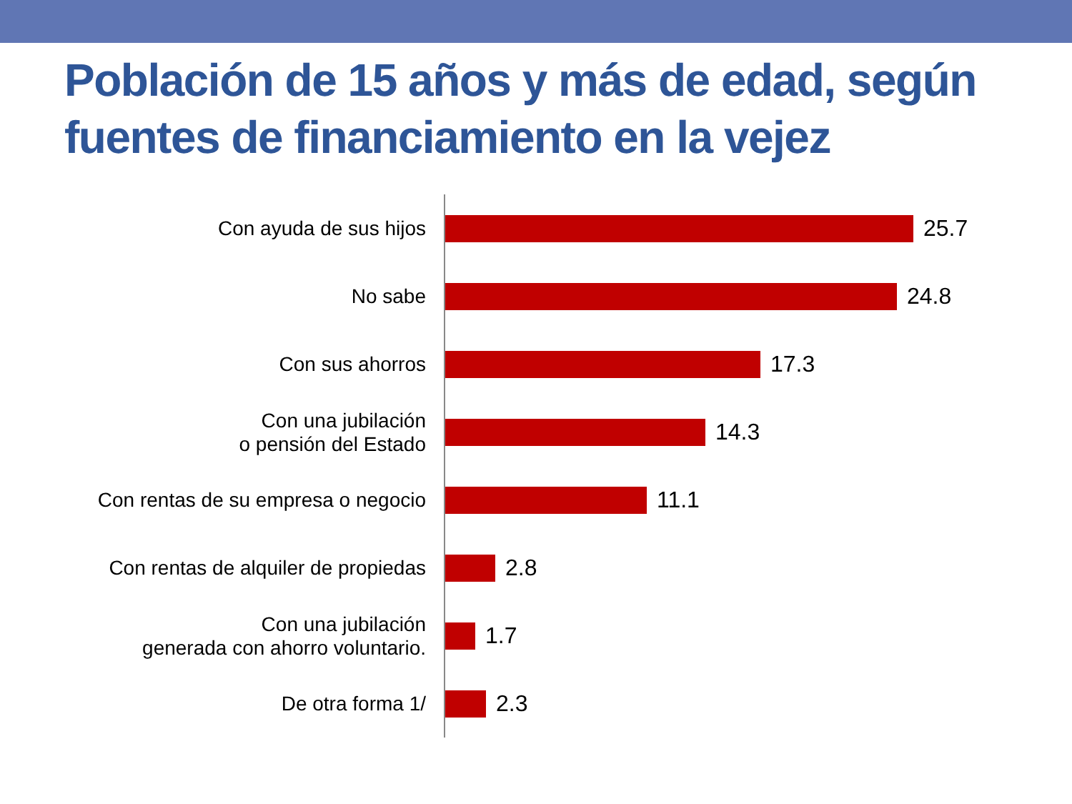Población de 15 años y más de edad, según fuentes de financiamiento en la vejez
Con ayuda de sus hijos
25.7
No sabe
24.8
Con sus ahorros
17.3
Con una jubilación
o pensión del Estado
14.3
Con rentas de su empresa o negocio
11.1
Con rentas de alquiler de propiedas
2.8
Con una jubilación
generada con ahorro voluntario.
1.7
De otra forma 1/
2.3